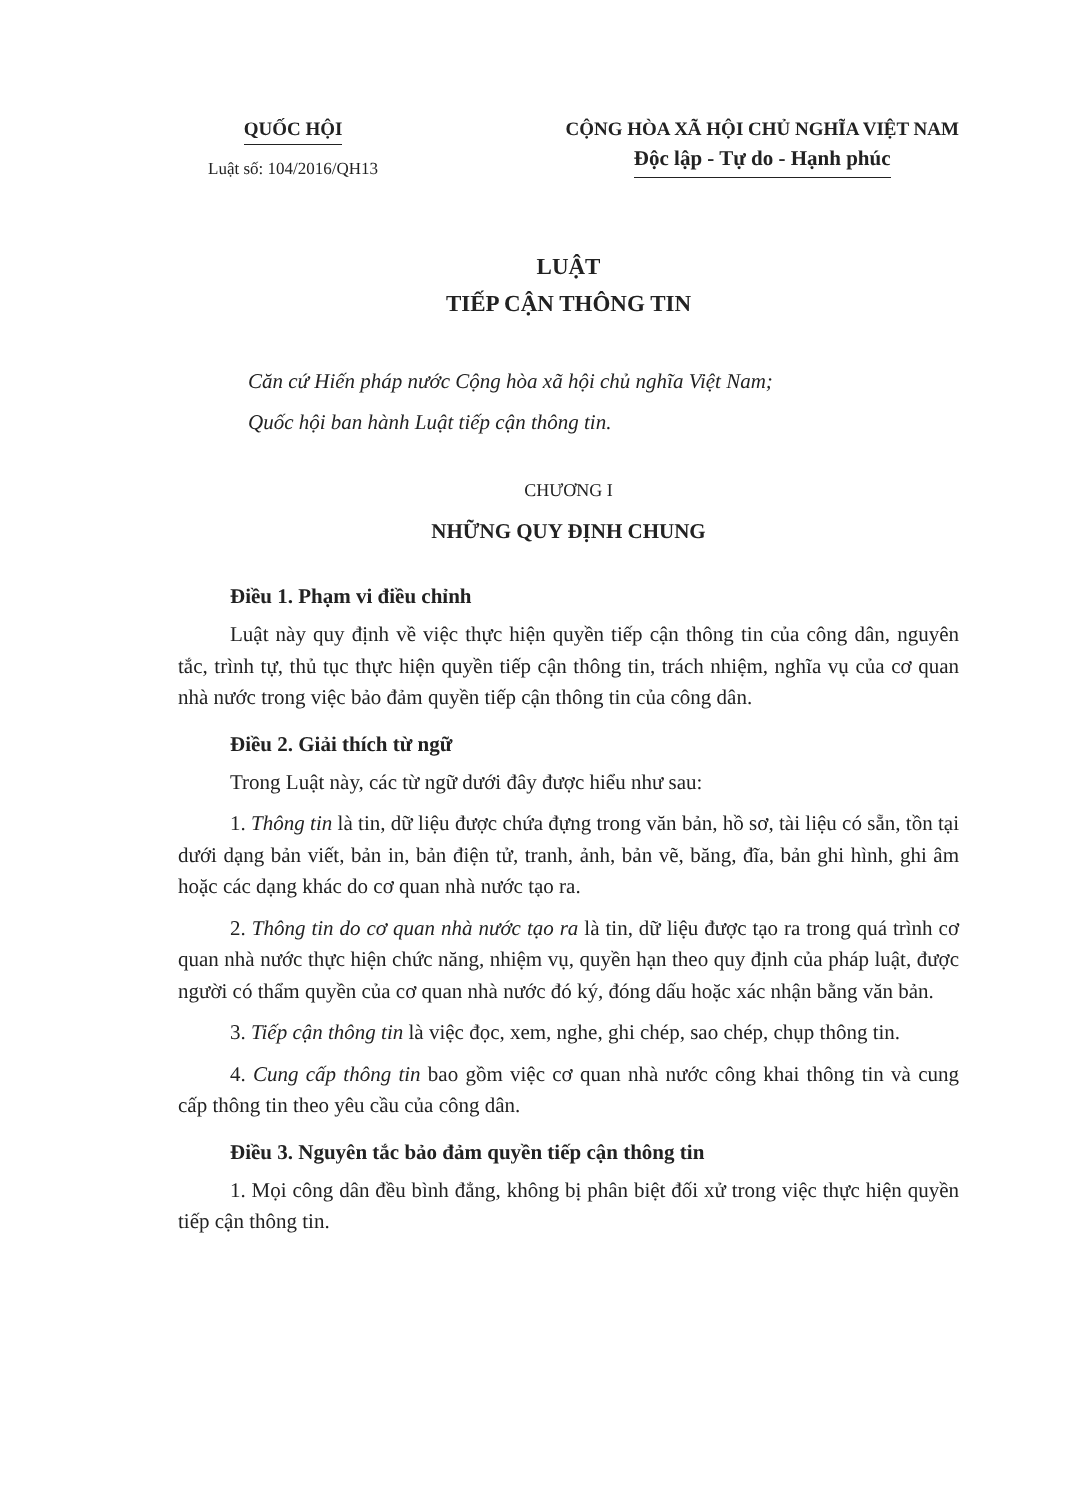QUỐC HỘI
Luật số: 104/2016/QH13
CỘNG HÒA XÃ HỘI CHỦ NGHĨA VIỆT NAM
Độc lập - Tự do - Hạnh phúc
LUẬT
TIẾP CẬN THÔNG TIN
Căn cứ Hiến pháp nước Cộng hòa xã hội chủ nghĩa Việt Nam;
Quốc hội ban hành Luật tiếp cận thông tin.
CHƯƠNG I
NHỮNG QUY ĐỊNH CHUNG
Điều 1. Phạm vi điều chỉnh
Luật này quy định về việc thực hiện quyền tiếp cận thông tin của công dân, nguyên tắc, trình tự, thủ tục thực hiện quyền tiếp cận thông tin, trách nhiệm, nghĩa vụ của cơ quan nhà nước trong việc bảo đảm quyền tiếp cận thông tin của công dân.
Điều 2. Giải thích từ ngữ
Trong Luật này, các từ ngữ dưới đây được hiểu như sau:
1. Thông tin là tin, dữ liệu được chứa đựng trong văn bản, hồ sơ, tài liệu có sẵn, tồn tại dưới dạng bản viết, bản in, bản điện tử, tranh, ảnh, bản vẽ, băng, đĩa, bản ghi hình, ghi âm hoặc các dạng khác do cơ quan nhà nước tạo ra.
2. Thông tin do cơ quan nhà nước tạo ra là tin, dữ liệu được tạo ra trong quá trình cơ quan nhà nước thực hiện chức năng, nhiệm vụ, quyền hạn theo quy định của pháp luật, được người có thẩm quyền của cơ quan nhà nước đó ký, đóng dấu hoặc xác nhận bằng văn bản.
3. Tiếp cận thông tin là việc đọc, xem, nghe, ghi chép, sao chép, chụp thông tin.
4. Cung cấp thông tin bao gồm việc cơ quan nhà nước công khai thông tin và cung cấp thông tin theo yêu cầu của công dân.
Điều 3. Nguyên tắc bảo đảm quyền tiếp cận thông tin
1. Mọi công dân đều bình đẳng, không bị phân biệt đối xử trong việc thực hiện quyền tiếp cận thông tin.